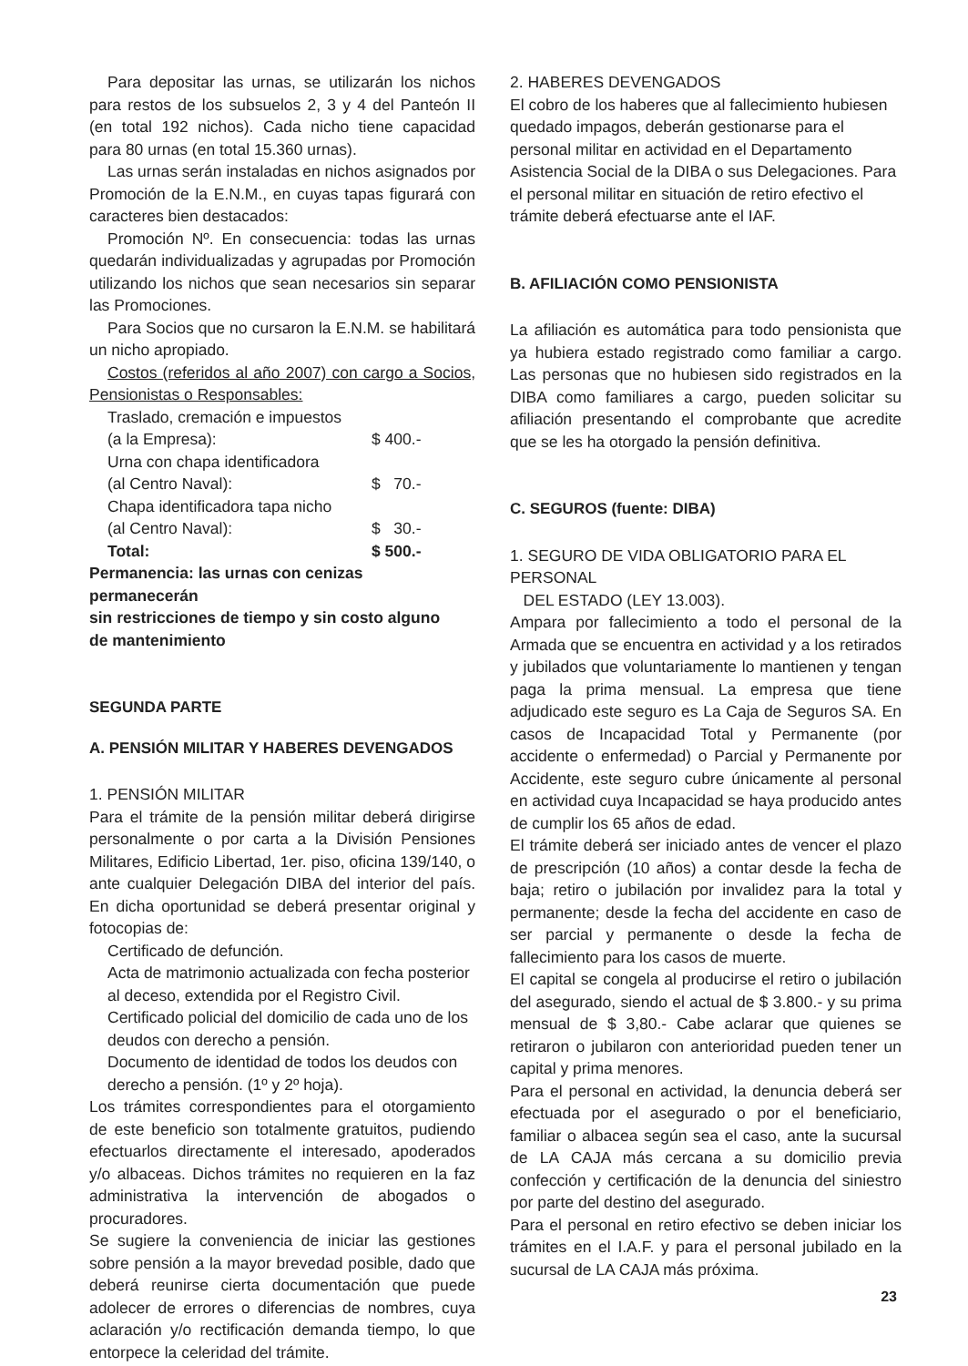Para depositar las urnas, se utilizarán los nichos para restos de los subsuelos 2, 3 y 4 del Panteón II (en total 192 nichos). Cada nicho tiene capacidad para 80 urnas (en total 15.360 urnas).
Las urnas serán instaladas en nichos asignados por Promoción de la E.N.M., en cuyas tapas figurará con caracteres bien destacados:
Promoción Nº. En consecuencia: todas las urnas quedarán individualizadas y agrupadas por Promoción utilizando los nichos que sean necesarios sin separar las Promociones.
Para Socios que no cursaron la E.N.M. se habilitará un nicho apropiado.
Costos (referidos al año 2007) con cargo a Socios, Pensionistas o Responsables:
Traslado, cremación e impuestos
(a la Empresa): $ 400.-
Urna con chapa identificadora
(al Centro Naval): $ 70.-
Chapa identificadora tapa nicho
(al Centro Naval): $ 30.-
Total: $ 500.-
Permanencia: las urnas con cenizas permanecerán
sin restricciones de tiempo y sin costo alguno
de mantenimiento
SEGUNDA PARTE
A. PENSIÓN MILITAR Y HABERES DEVENGADOS
1. PENSIÓN MILITAR
Para el trámite de la pensión militar deberá dirigirse personalmente o por carta a la División Pensiones Militares, Edificio Libertad, 1er. piso, oficina 139/140, o ante cualquier Delegación DIBA del interior del país. En dicha oportunidad se deberá presentar original y fotocopias de:
Certificado de defunción.
Acta de matrimonio actualizada con fecha posterior al deceso, extendida por el Registro Civil.
Certificado policial del domicilio de cada uno de los deudos con derecho a pensión.
Documento de identidad de todos los deudos con derecho a pensión. (1º y 2º hoja).
Los trámites correspondientes para el otorgamiento de este beneficio son totalmente gratuitos, pudiendo efectuarlos directamente el interesado, apoderados y/o albaceas. Dichos trámites no requieren en la faz administrativa la intervención de abogados o procuradores.
Se sugiere la conveniencia de iniciar las gestiones sobre pensión a la mayor brevedad posible, dado que deberá reunirse cierta documentación que puede adolecer de errores o diferencias de nombres, cuya aclaración y/o rectificación demanda tiempo, lo que entorpece la celeridad del trámite.
2. HABERES DEVENGADOS
El cobro de los haberes que al fallecimiento hubiesen quedado impagos, deberán gestionarse para el personal militar en actividad en el Departamento Asistencia Social de la DIBA o sus Delegaciones. Para el personal militar en situación de retiro efectivo el trámite deberá efectuarse ante el IAF.
B. AFILIACIÓN COMO PENSIONISTA
La afiliación es automática para todo pensionista que ya hubiera estado registrado como familiar a cargo. Las personas que no hubiesen sido registrados en la DIBA como familiares a cargo, pueden solicitar su afiliación presentando el comprobante que acredite que se les ha otorgado la pensión definitiva.
C. SEGUROS (fuente: DIBA)
1. SEGURO DE VIDA OBLIGATORIO PARA EL PERSONAL
DEL ESTADO (LEY 13.003).
Ampara por fallecimiento a todo el personal de la Armada que se encuentra en actividad y a los retirados y jubilados que voluntariamente lo mantienen y tengan paga la prima mensual. La empresa que tiene adjudicado este seguro es La Caja de Seguros SA. En casos de Incapacidad Total y Permanente (por accidente o enfermedad) o Parcial y Permanente por Accidente, este seguro cubre únicamente al personal en actividad cuya Incapacidad se haya producido antes de cumplir los 65 años de edad.
El trámite deberá ser iniciado antes de vencer el plazo de prescripción (10 años) a contar desde la fecha de baja; retiro o jubilación por invalidez para la total y permanente; desde la fecha del accidente en caso de ser parcial y permanente o desde la fecha de fallecimiento para los casos de muerte.
El capital se congela al producirse el retiro o jubilación del asegurado, siendo el actual de $ 3.800.- y su prima mensual de $ 3,80.- Cabe aclarar que quienes se retiraron o jubilaron con anterioridad pueden tener un capital y prima menores.
Para el personal en actividad, la denuncia deberá ser efectuada por el asegurado o por el beneficiario, familiar o albacea según sea el caso, ante la sucursal de LA CAJA más cercana a su domicilio previa confección y certificación de la denuncia del siniestro por parte del destino del asegurado.
Para el personal en retiro efectivo se deben iniciar los trámites en el I.A.F. y para el personal jubilado en la sucursal de LA CAJA más próxima.
23